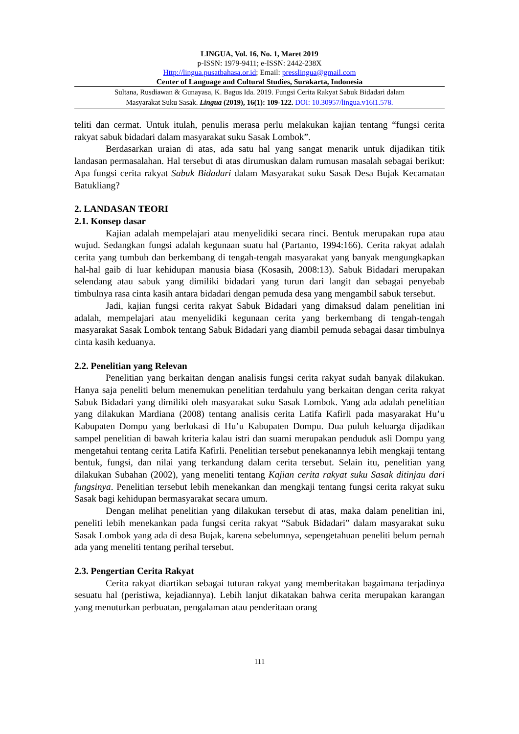LINGUA, Vol. 16, No. 1, Maret 2019
p-ISSN: 1979-9411; e-ISSN: 2442-238X
Http://lingua.pusatbahasa.or.id; Email: presslingua@gmail.com
Center of Language and Cultural Studies, Surakarta, Indonesia
Sultana, Rusdiawan & Gunayasa, K. Bagus Ida. 2019. Fungsi Cerita Rakyat Sabuk Bidadari dalam
Masyarakat Suku Sasak. Lingua (2019), 16(1): 109-122. DOI: 10.30957/lingua.v16i1.578.
teliti dan cermat. Untuk itulah, penulis merasa perlu melakukan kajian tentang “fungsi cerita rakyat sabuk bidadari dalam masyarakat suku Sasak Lombok”.
Berdasarkan uraian di atas, ada satu hal yang sangat menarik untuk dijadikan titik landasan permasalahan. Hal tersebut di atas dirumuskan dalam rumusan masalah sebagai berikut: Apa fungsi cerita rakyat Sabuk Bidadari dalam Masyarakat suku Sasak Desa Bujak Kecamatan Batukliang?
2. LANDASAN TEORI
2.1. Konsep dasar
Kajian adalah mempelajari atau menyelidiki secara rinci. Bentuk merupakan rupa atau wujud. Sedangkan fungsi adalah kegunaan suatu hal (Partanto, 1994:166). Cerita rakyat adalah cerita yang tumbuh dan berkembang di tengah-tengah masyarakat yang banyak mengungkapkan hal-hal gaib di luar kehidupan manusia biasa (Kosasih, 2008:13). Sabuk Bidadari merupakan selendang atau sabuk yang dimiliki bidadari yang turun dari langit dan sebagai penyebab timbulnya rasa cinta kasih antara bidadari dengan pemuda desa yang mengambil sabuk tersebut.
Jadi, kajian fungsi cerita rakyat Sabuk Bidadari yang dimaksud dalam penelitian ini adalah, mempelajari atau menyelidiki kegunaan cerita yang berkembang di tengah-tengah masyarakat Sasak Lombok tentang Sabuk Bidadari yang diambil pemuda sebagai dasar timbulnya cinta kasih keduanya.
2.2. Penelitian yang Relevan
Penelitian yang berkaitan dengan analisis fungsi cerita rakyat sudah banyak dilakukan. Hanya saja peneliti belum menemukan penelitian terdahulu yang berkaitan dengan cerita rakyat Sabuk Bidadari yang dimiliki oleh masyarakat suku Sasak Lombok. Yang ada adalah penelitian yang dilakukan Mardiana (2008) tentang analisis cerita Latifa Kafirli pada masyarakat Hu’u Kabupaten Dompu yang berlokasi di Hu’u Kabupaten Dompu. Dua puluh keluarga dijadikan sampel penelitian di bawah kriteria kalau istri dan suami merupakan penduduk asli Dompu yang mengetahui tentang cerita Latifa Kafirli. Penelitian tersebut penekanannya lebih mengkaji tentang bentuk, fungsi, dan nilai yang terkandung dalam cerita tersebut. Selain itu, penelitian yang dilakukan Subahan (2002), yang meneliti tentang Kajian cerita rakyat suku Sasak ditinjau dari fungsinya. Penelitian tersebut lebih menekankan dan mengkaji tentang fungsi cerita rakyat suku Sasak bagi kehidupan bermasyarakat secara umum.
Dengan melihat penelitian yang dilakukan tersebut di atas, maka dalam penelitian ini, peneliti lebih menekankan pada fungsi cerita rakyat “Sabuk Bidadari” dalam masyarakat suku Sasak Lombok yang ada di desa Bujak, karena sebelumnya, sepengetahuan peneliti belum pernah ada yang meneliti tentang perihal tersebut.
2.3. Pengertian Cerita Rakyat
Cerita rakyat diartikan sebagai tuturan rakyat yang memberitakan bagaimana terjadinya sesuatu hal (peristiwa, kejadiannya). Lebih lanjut dikatakan bahwa cerita merupakan karangan yang menuturkan perbuatan, pengalaman atau penderitaan orang
111